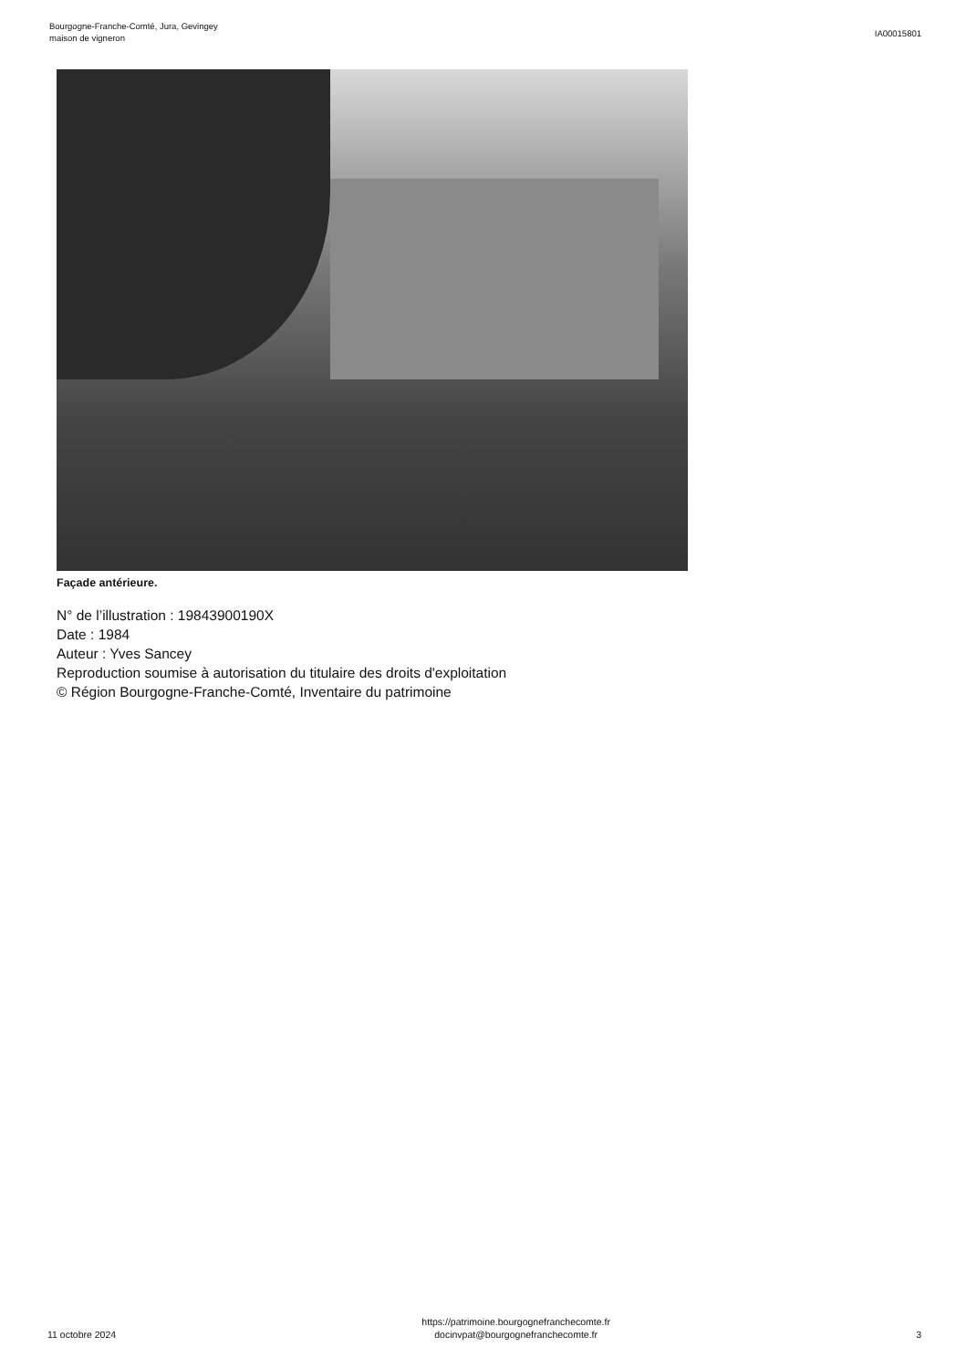Bourgogne-Franche-Comté, Jura, Gevingey
maison de vigneron
IA00015801
Façade antérieure.
N° de l’illustration : 19843900190X
Date : 1984
Auteur : Yves Sancey
Reproduction soumise à autorisation du titulaire des droits d'exploitation
© Région Bourgogne-Franche-Comté, Inventaire du patrimoine
11 octobre 2024
https://patrimoine.bourgognefranchecomte.fr
docinvpat@bourgognefranchecomte.fr
3